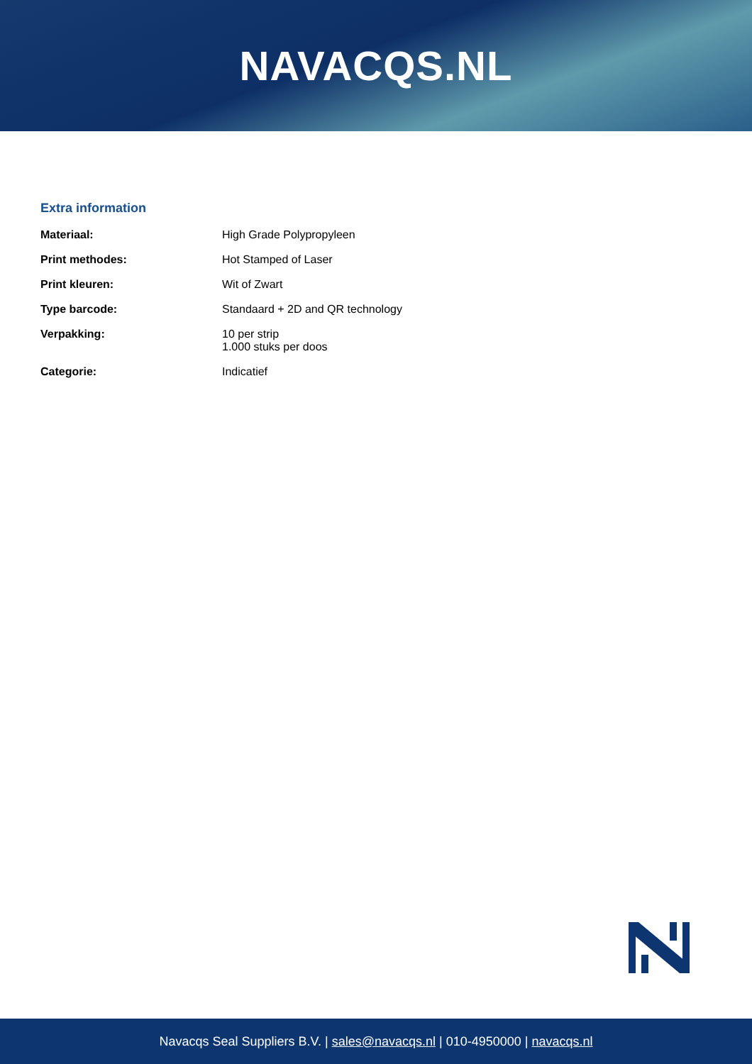NAVACQS.NL
Extra information
| Materiaal: | High Grade Polypropyleen |
| Print methodes: | Hot Stamped of Laser |
| Print kleuren: | Wit of Zwart |
| Type barcode: | Standaard + 2D and QR technology |
| Verpakking: | 10 per strip 1.000 stuks per doos |
| Categorie: | Indicatief |
Navacqs Seal Suppliers B.V. | sales@navacqs.nl | 010-4950000 | navacqs.nl